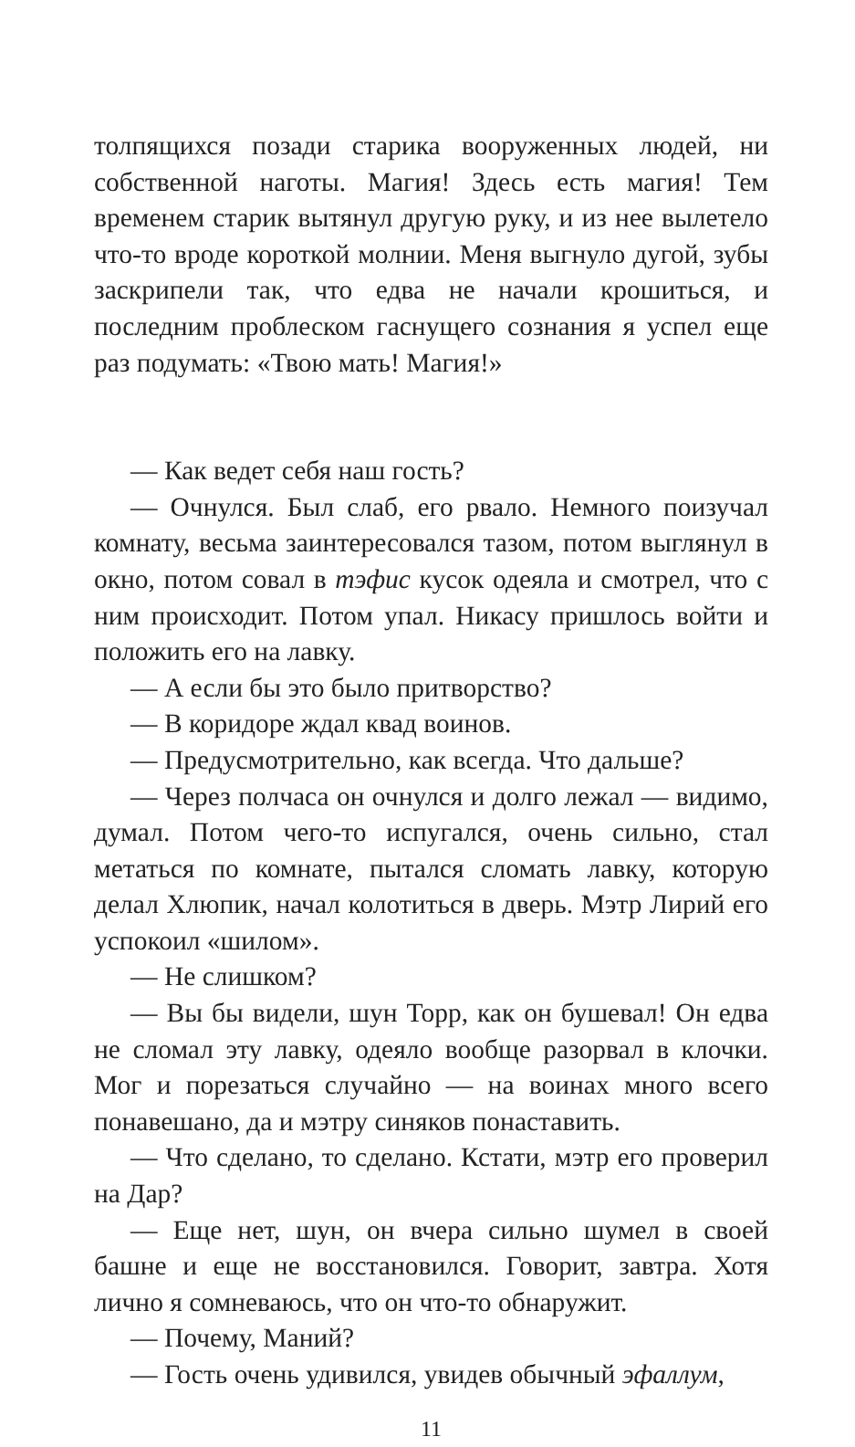толпящихся позади старика вооруженных людей, ни собственной наготы. Магия! Здесь есть магия! Тем временем старик вытянул другую руку, и из нее вылетело что-то вроде короткой молнии. Меня выгнуло дугой, зубы заскрипели так, что едва не начали крошиться, и последним проблеском гаснущего сознания я успел еще раз подумать: «Твою мать! Магия!»
— Как ведет себя наш гость?
— Очнулся. Был слаб, его рвало. Немного поизучал комнату, весьма заинтересовался тазом, потом выглянул в окно, потом совал в тэфис кусок одеяла и смотрел, что с ним происходит. Потом упал. Никасу пришлось войти и положить его на лавку.
— А если бы это было притворство?
— В коридоре ждал квад воинов.
— Предусмотрительно, как всегда. Что дальше?
— Через полчаса он очнулся и долго лежал — видимо, думал. Потом чего-то испугался, очень сильно, стал метаться по комнате, пытался сломать лавку, которую делал Хлюпик, начал колотиться в дверь. Мэтр Лирий его успокоил «шилом».
— Не слишком?
— Вы бы видели, шун Торр, как он бушевал! Он едва не сломал эту лавку, одеяло вообще разорвал в клочки. Мог и порезаться случайно — на воинах много всего понавешано, да и мэтру синяков понаставить.
— Что сделано, то сделано. Кстати, мэтр его проверил на Дар?
— Еще нет, шун, он вчера сильно шумел в своей башне и еще не восстановился. Говорит, завтра. Хотя лично я сомневаюсь, что он что-то обнаружит.
— Почему, Маний?
— Гость очень удивился, увидев обычный эфаллум,
11